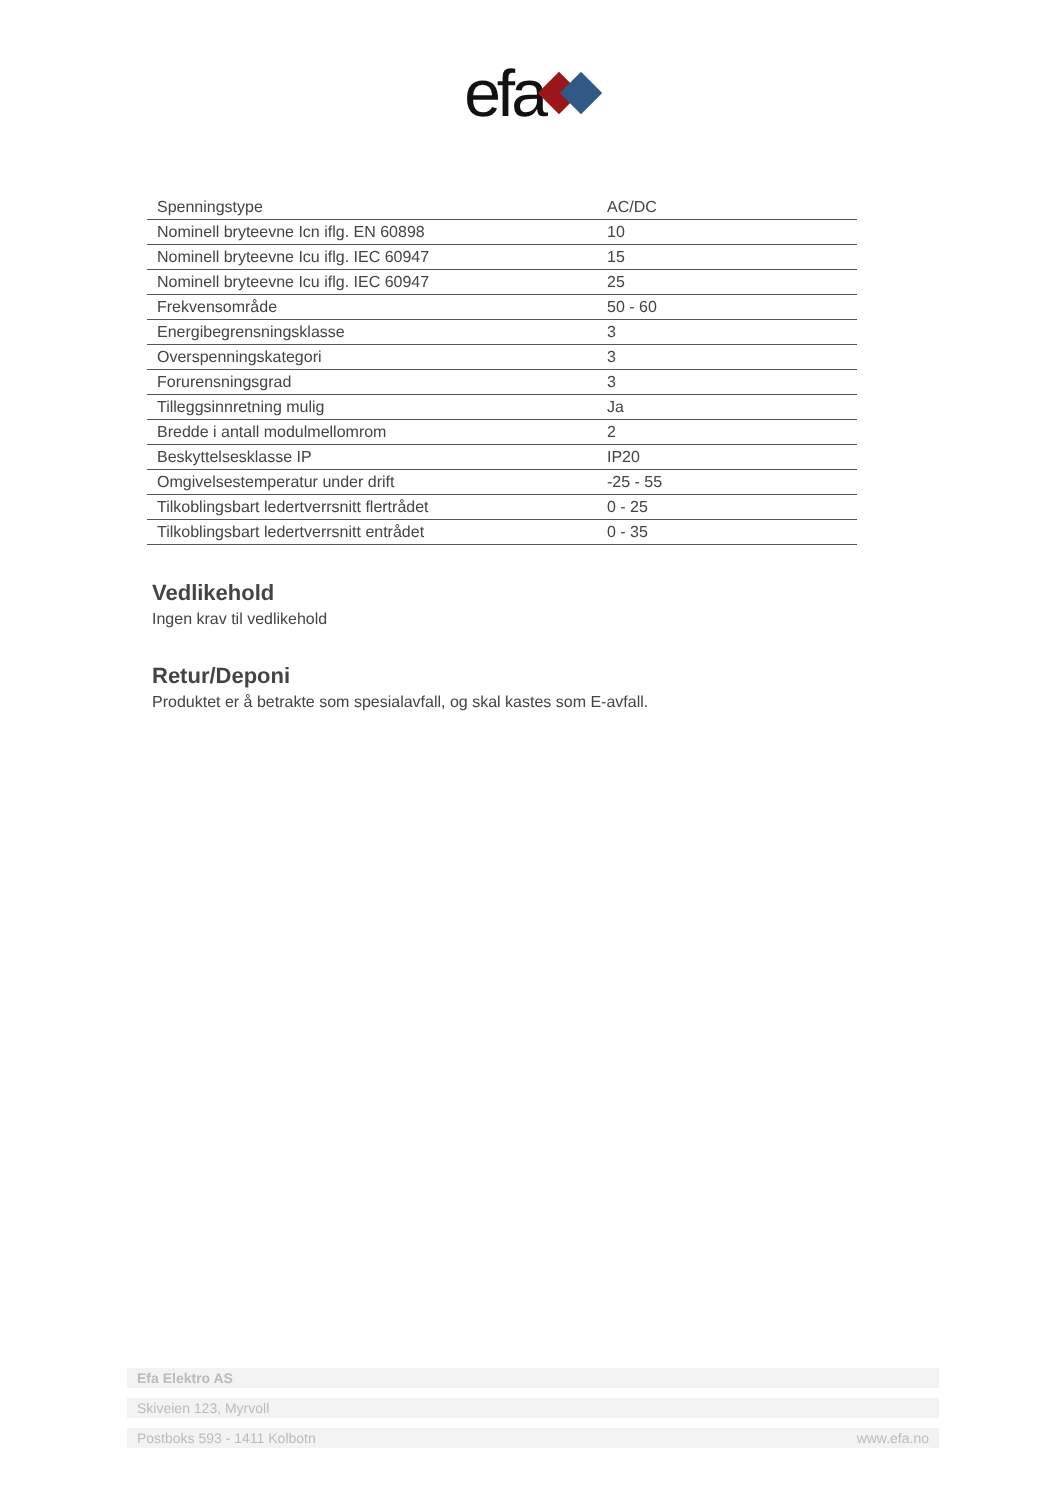efa
| Spenningstype | AC/DC |
| Nominell bryteevne Icn iflg. EN 60898 | 10 |
| Nominell bryteevne Icu iflg. IEC 60947 | 15 |
| Nominell bryteevne Icu iflg. IEC 60947 | 25 |
| Frekvensområde | 50 - 60 |
| Energibegrensningsklasse | 3 |
| Overspenningskategori | 3 |
| Forurensningsgrad | 3 |
| Tilleggsinnretning mulig | Ja |
| Bredde i antall modulmellomrom | 2 |
| Beskyttelsesklasse IP | IP20 |
| Omgivelsestemperatur under drift | -25 - 55 |
| Tilkoblingsbart ledertverrsnitt flertrådet | 0 - 25 |
| Tilkoblingsbart ledertverrsnitt entrådet | 0 - 35 |
Vedlikehold
Ingen krav til vedlikehold
Retur/Deponi
Produktet er å betrakte som spesialavfall, og skal kastes som E-avfall.
Efa Elektro AS
Skiveien 123, Myrvoll
Postboks 593 - 1411 Kolbotn www.efa.no